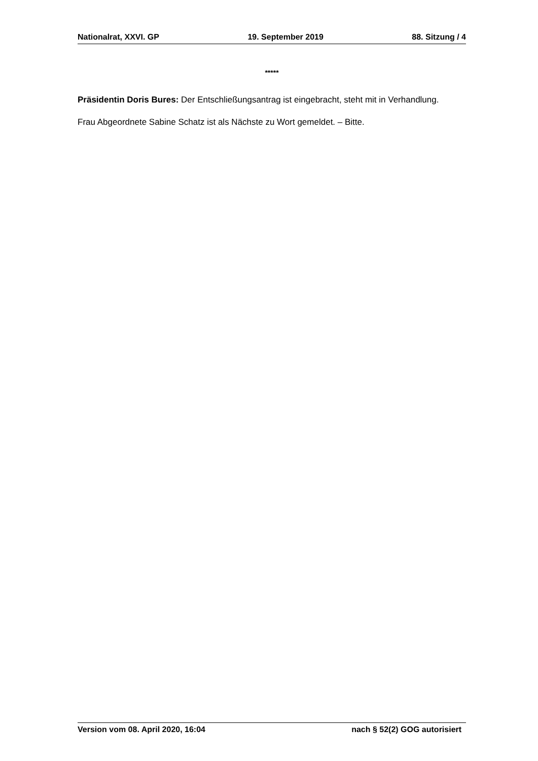Nationalrat, XXVI. GP 19. September 2019 88. Sitzung / 4
*****
Präsidentin Doris Bures: Der Entschließungsantrag ist eingebracht, steht mit in Verhandlung.
Frau Abgeordnete Sabine Schatz ist als Nächste zu Wort gemeldet. – Bitte.
Version vom 08. April 2020, 16:04 nach § 52(2) GOG autorisiert